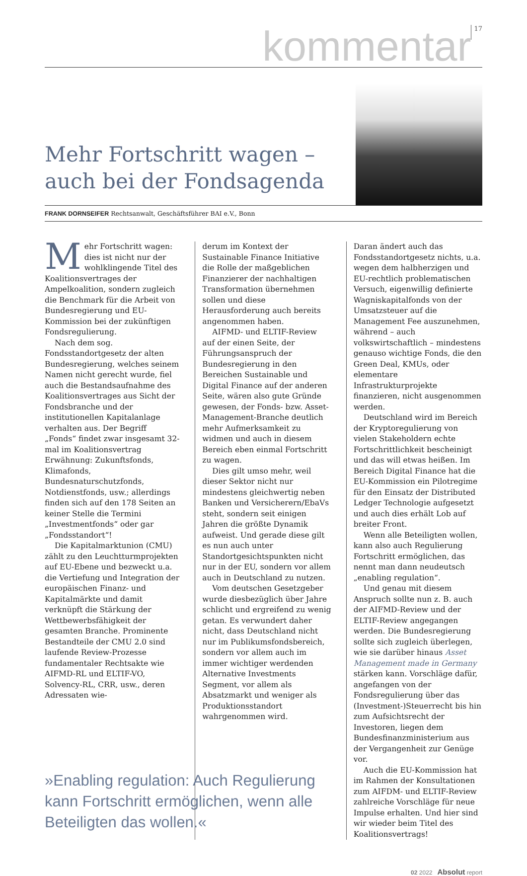kommentar 17
Mehr Fortschritt wagen –
auch bei der Fondsagenda
FRANK DORNSEIFER Rechtsanwalt, Geschäftsführer BAI e.V., Bonn
Mehr Fortschritt wagen: dies ist nicht nur der wohlklingende Titel des Koalitionsvertrages der Ampelkoalition, sondern zugleich die Benchmark für die Arbeit von Bundesregierung und EU-Kommission bei der zukünftigen Fondsregulierung.
Nach dem sog. Fondsstandortgesetz der alten Bundesregierung, welches seinem Namen nicht gerecht wurde, fiel auch die Bestandsaufnahme des Koalitionsvertrages aus Sicht der Fondsbranche und der institutionellen Kapitalanlage verhalten aus. Der Begriff „Fonds“ findet zwar insgesamt 32-mal im Koalitionsvertrag Erwähnung: Zukunftsfonds, Klimafonds, Bundesnaturschutzfonds, Notdienstfonds, usw.; allerdings finden sich auf den 178 Seiten an keiner Stelle die Termini „Investmentfonds“ oder gar „Fondsstandort“!
Die Kapitalmarktunion (CMU) zählt zu den Leuchtturmprojekten auf EU-Ebene und bezweckt u.a. die Vertiefung und Integration der europäischen Finanz- und Kapitalmärkte und damit verknüpft die Stärkung der Wettbewerbsfähigkeit der gesamten Branche. Prominente Bestandteile der CMU 2.0 sind laufende Review-Prozesse fundamentaler Rechtsakte wie AIFMD-RL und ELTIF-VO, Solvency-RL, CRR, usw., deren Adressaten wie-
derum im Kontext der Sustainable Finance Initiative die Rolle der maßgeblichen Finanzierer der nachhaltigen Transformation übernehmen sollen und diese Herausforderung auch bereits angenommen haben.
AIFMD- und ELTIF-Review auf der einen Seite, der Führungsanspruch der Bundesregierung in den Bereichen Sustainable und Digital Finance auf der anderen Seite, wären also gute Gründe gewesen, der Fonds- bzw. Asset-Management-Branche deutlich mehr Aufmerksamkeit zu widmen und auch in diesem Bereich eben einmal Fortschritt zu wagen.
Dies gilt umso mehr, weil dieser Sektor nicht nur mindestens gleichwertig neben Banken und Versicherern/EbaVs steht, sondern seit einigen Jahren die größte Dynamik aufweist. Und gerade diese gilt es nun auch unter Standortgesichtspunkten nicht nur in der EU, sondern vor allem auch in Deutschland zu nutzen.
Vom deutschen Gesetzgeber wurde diesbezüglich über Jahre schlicht und ergreifend zu wenig getan. Es verwundert daher nicht, dass Deutschland nicht nur im Publikumsfondsbereich, sondern vor allem auch im immer wichtiger werdenden Alternative Investments Segment, vor allem als Absatzmarkt und weniger als Produktionsstandort wahrgenommen wird.
Daran ändert auch das Fondsstandortgesetz nichts, u.a. wegen dem halbherzigen und EU-rechtlich problematischen Versuch, eigenwillig definierte Wagniskapitalfonds von der Umsatzsteuer auf die Management Fee auszunehmen, während – auch volkswirtschaftlich – mindestens genauso wichtige Fonds, die den Green Deal, KMUs, oder elementare Infrastrukturprojekte finanzieren, nicht ausgenommen werden.
Deutschland wird im Bereich der Kryptoregulierung von vielen Stakeholdern echte Fortschrittlichkeit bescheinigt und das will etwas heißen. Im Bereich Digital Finance hat die EU-Kommission ein Pilotregime für den Einsatz der Distributed Ledger Technologie aufgesetzt und auch dies erhält Lob auf breiter Front.
Wenn alle Beteiligten wollen, kann also auch Regulierung Fortschritt ermöglichen, das nennt man dann neudeutsch „enabling regulation“.
Und genau mit diesem Anspruch sollte nun z. B. auch der AIFMD-Review und der ELTIF-Review angegangen werden. Die Bundesregierung sollte sich zugleich überlegen, wie sie darüber hinaus Asset Management made in Germany stärken kann. Vorschläge dafür, angefangen von der Fondsregulierung über das (Investment-)Steuerrecht bis hin zum Aufsichtsrecht der Investoren, liegen dem Bundesfinanzministerium aus der Vergangenheit zur Genüge vor.
Auch die EU-Kommission hat im Rahmen der Konsultationen zum AIFDM- und ELTIF-Review zahlreiche Vorschläge für neue Impulse erhalten. Und hier sind wir wieder beim Titel des Koalitionsvertrags!
»Enabling regulation: Auch Regulierung kann Fortschritt ermöglichen, wenn alle Beteiligten das wollen.«
02 2022 Absolut report